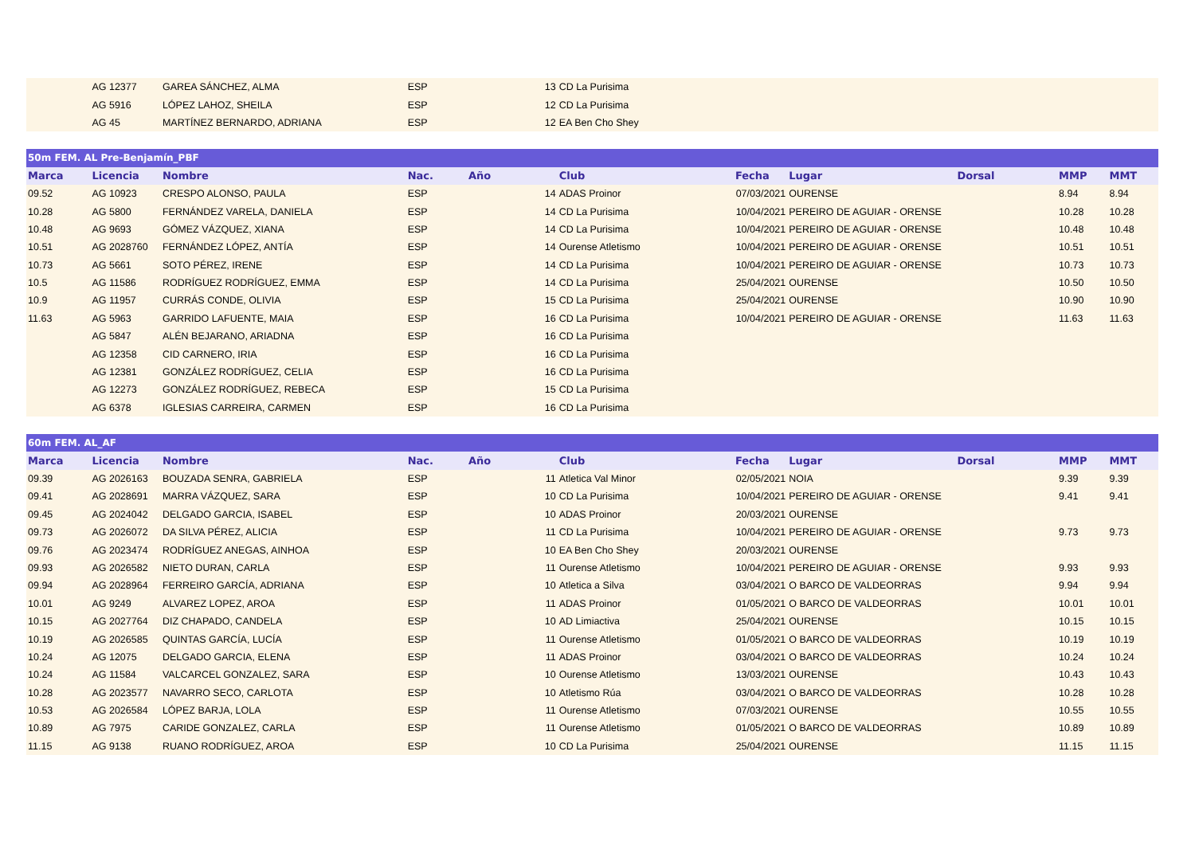| | AG 12377 | GAREA SÁNCHEZ, ALMA | ESP | | 13 | CD La Purisima | | | | | |
| | AG 5916 | LÓPEZ LAHOZ, SHEILA | ESP | | 12 | CD La Purisima | | | | | |
| | AG 45 | MARTÍNEZ BERNARDO, ADRIANA | ESP | | 12 | EA Ben Cho Shey | | | | | |
| 50m FEM. AL Pre-Benjamín_PBF | | | | | | | | | | | |
| --- | --- | --- | --- | --- | --- | --- | --- | --- | --- | --- | --- |
| Marca | Licencia | Nombre | Nac. | Año | | Club | Fecha | Lugar | Dorsal | MMP | MMT |
| 09.52 | AG 10923 | CRESPO ALONSO, PAULA | ESP | | 14 | ADAS Proinor | 07/03/2021 | OURENSE | | 8.94 | 8.94 |
| 10.28 | AG 5800 | FERNÁNDEZ VARELA, DANIELA | ESP | | 14 | CD La Purisima | 10/04/2021 | PEREIRO DE AGUIAR - ORENSE | | 10.28 | 10.28 |
| 10.48 | AG 9693 | GÓMEZ VÁZQUEZ, XIANA | ESP | | 14 | CD La Purisima | 10/04/2021 | PEREIRO DE AGUIAR - ORENSE | | 10.48 | 10.48 |
| 10.51 | AG 2028760 | FERNÁNDEZ LÓPEZ, ANTÍA | ESP | | 14 | Ourense Atletismo | 10/04/2021 | PEREIRO DE AGUIAR - ORENSE | | 10.51 | 10.51 |
| 10.73 | AG 5661 | SOTO PÉREZ, IRENE | ESP | | 14 | CD La Purisima | 10/04/2021 | PEREIRO DE AGUIAR - ORENSE | | 10.73 | 10.73 |
| 10.5 | AG 11586 | RODRÍGUEZ RODRÍGUEZ, EMMA | ESP | | 14 | CD La Purisima | 25/04/2021 | OURENSE | | 10.50 | 10.50 |
| 10.9 | AG 11957 | CURRÁS CONDE, OLIVIA | ESP | | 15 | CD La Purisima | 25/04/2021 | OURENSE | | 10.90 | 10.90 |
| 11.63 | AG 5963 | GARRIDO LAFUENTE, MAIA | ESP | | 16 | CD La Purisima | 10/04/2021 | PEREIRO DE AGUIAR - ORENSE | | 11.63 | 11.63 |
| | AG 5847 | ALÉN BEJARANO, ARIADNA | ESP | | 16 | CD La Purisima | | | | | |
| | AG 12358 | CID CARNERO, IRIA | ESP | | 16 | CD La Purisima | | | | | |
| | AG 12381 | GONZÁLEZ RODRÍGUEZ, CELIA | ESP | | 16 | CD La Purisima | | | | | |
| | AG 12273 | GONZÁLEZ RODRÍGUEZ, REBECA | ESP | | 15 | CD La Purisima | | | | | |
| | AG 6378 | IGLESIAS CARREIRA, CARMEN | ESP | | 16 | CD La Purisima | | | | | |
| 60m FEM. AL_AF | | | | | | | | | | | |
| --- | --- | --- | --- | --- | --- | --- | --- | --- | --- | --- | --- |
| Marca | Licencia | Nombre | Nac. | Año | | Club | Fecha | Lugar | Dorsal | MMP | MMT |
| 09.39 | AG 2026163 | BOUZADA SENRA, GABRIELA | ESP | | 11 | Atletica Val Minor | 02/05/2021 | NOIA | | 9.39 | 9.39 |
| 09.41 | AG 2028691 | MARRA VÁZQUEZ, SARA | ESP | | 10 | CD La Purisima | 10/04/2021 | PEREIRO DE AGUIAR - ORENSE | | 9.41 | 9.41 |
| 09.45 | AG 2024042 | DELGADO GARCIA, ISABEL | ESP | | 10 | ADAS Proinor | 20/03/2021 | OURENSE | | | |
| 09.73 | AG 2026072 | DA SILVA PÉREZ, ALICIA | ESP | | 11 | CD La Purisima | 10/04/2021 | PEREIRO DE AGUIAR - ORENSE | | 9.73 | 9.73 |
| 09.76 | AG 2023474 | RODRÍGUEZ ANEGAS, AINHOA | ESP | | 10 | EA Ben Cho Shey | 20/03/2021 | OURENSE | | | |
| 09.93 | AG 2026582 | NIETO DURAN, CARLA | ESP | | 11 | Ourense Atletismo | 10/04/2021 | PEREIRO DE AGUIAR - ORENSE | | 9.93 | 9.93 |
| 09.94 | AG 2028964 | FERREIRO GARCÍA, ADRIANA | ESP | | 10 | Atletica a Silva | 03/04/2021 | O BARCO DE VALDEORRAS | | 9.94 | 9.94 |
| 10.01 | AG 9249 | ALVAREZ LOPEZ, AROA | ESP | | 11 | ADAS Proinor | 01/05/2021 | O BARCO DE VALDEORRAS | | 10.01 | 10.01 |
| 10.15 | AG 2027764 | DIZ CHAPADO, CANDELA | ESP | | 10 | AD Limiactiva | 25/04/2021 | OURENSE | | 10.15 | 10.15 |
| 10.19 | AG 2026585 | QUINTAS GARCÍA, LUCÍA | ESP | | 11 | Ourense Atletismo | 01/05/2021 | O BARCO DE VALDEORRAS | | 10.19 | 10.19 |
| 10.24 | AG 12075 | DELGADO GARCIA, ELENA | ESP | | 11 | ADAS Proinor | 03/04/2021 | O BARCO DE VALDEORRAS | | 10.24 | 10.24 |
| 10.24 | AG 11584 | VALCARCEL GONZALEZ, SARA | ESP | | 10 | Ourense Atletismo | 13/03/2021 | OURENSE | | 10.43 | 10.43 |
| 10.28 | AG 2023577 | NAVARRO SECO, CARLOTA | ESP | | 10 | Atletismo Rúa | 03/04/2021 | O BARCO DE VALDEORRAS | | 10.28 | 10.28 |
| 10.53 | AG 2026584 | LÓPEZ BARJA, LOLA | ESP | | 11 | Ourense Atletismo | 07/03/2021 | OURENSE | | 10.55 | 10.55 |
| 10.89 | AG 7975 | CARIDE GONZALEZ, CARLA | ESP | | 11 | Ourense Atletismo | 01/05/2021 | O BARCO DE VALDEORRAS | | 10.89 | 10.89 |
| 11.15 | AG 9138 | RUANO RODRÍGUEZ, AROA | ESP | | 10 | CD La Purisima | 25/04/2021 | OURENSE | | 11.15 | 11.15 |